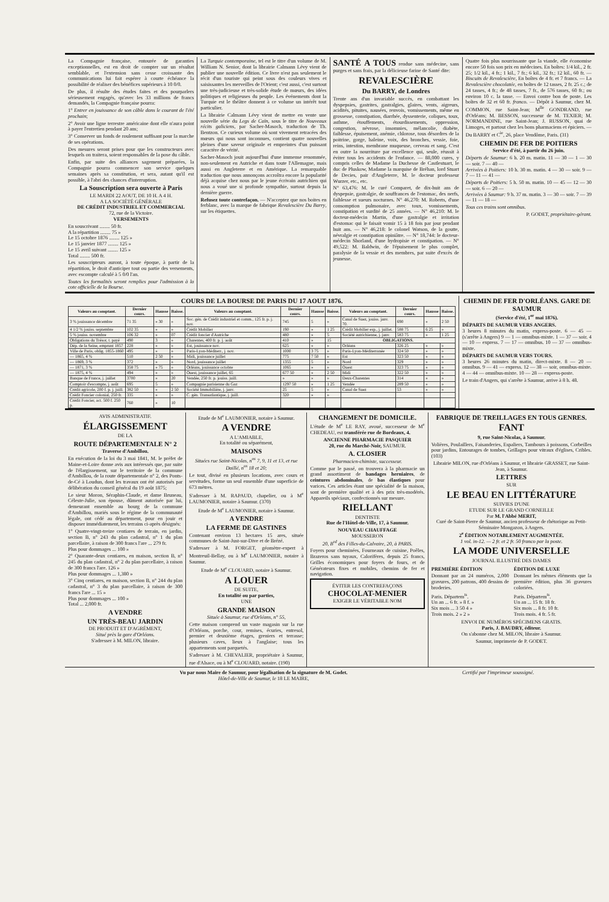La Compagnie française, entourée de garanties exceptionnelles, est en droit de compter sur un résultat semblable, et l'extension sans cesse croissante des communications lui fait espérer à courte échéance la possibilité de réaliser des bénéfices supérieurs à 10 0/0.
De plus, il résulte des études faites et des pourparlers sérieusement engagés, qu'avec les 33 millions de francs demandés, la Compagnie française pourra:
1° Entrer en jouissance de son câble dans le courant de l'été prochain;
2° Avoir une ligne terrestre américaine dont elle n'aura point à payer l'entretien pendant 20 ans;
3° Conserver un fonds de roulement suffisant pour la marche de ses opérations.
Des mesures seront prises pour que les constructeurs avec lesquels on traitera, soient responsables de la pose du câble.
Enfin, par suite des alliances sagement préparées, la Compagnie pourra commencer son service quelques semaines après sa constitution, et sera, autant qu'il est possible, à l'abri des chances d'interruption.
La Souscription sera ouverte à Paris
LE MARDI 22 AOUT, DE 10 H. A 4 H.
A LA SOCIÉTÉ GÉNÉRALE
DE CRÉDIT INDUSTRIEL ET COMMERCIAL
72, rue de la Victoire.
VERSEMENTS
En souscrivant ........ 50 fr.
A la répartition ........ 75 »
Le 15 octobre 1876 ........ 125 »
Le 15 janvier 1877 ........ 125 »
Le 15 avril suivant ........ 125 »
Total ........ 500 fr.
Les souscripteurs auront, à toute époque, à partir de la répartition, le droit d'anticiper tout ou partie des versements, avec escompte calculé à 5 0/0 l'an.
Toutes les formalités seront remplies pour l'admission à la cote officielle de la Bourse.
La Turquie contemporaine, tel est le titre d'un volume de M. William N. Senior, dont la librairie Calmann Lévy vient de publier une nouvelle édition. Ce livre n'est pas seulement le récit d'un touriste qui peint sous des couleurs vives et saisissantes les merveilles de l'Orient; c'est aussi, c'est surtout une très-judicieuse et très-solide étude de mœurs, des idées politiques et religieuses du peuple. Les événements dont la Turquie est le théâtre donnent à ce volume un intérêt tout particulier.
La librairie Calmann Lévy vient de mettre en vente une nouvelle série du Legs de Caïn, sous le titre de Nouveaux récits galiciens, par Sacher-Masoch, traduction de Th. Bentzon. Ce curieux volume où sont vivement retracées des mœurs qui nous sont inconnues, contient quatre nouvelles pleines d'une saveur originale et empreintes d'un puissant caractère de vérité.
Sacher-Masoch jouit aujourd'hui d'une immense renommée, non-seulement en Autriche et dans toute l'Allemagne, mais aussi en Angleterre et en Amérique. La remarquable traduction que nous annonçons accroîtra encore la popularité déjà acquise chez nous par le jeune écrivain autrichien qui nous a voué une si profonde sympathie, surtout depuis la dernière guerre.
Refusez toute contrefaçon. — N'acceptez que nos boites en ferblanc, avec la marque de fabrique Revalescière Du Barry, sur les étiquettes.
SANTÉ A TOUS rendue sans médecine, sans purges et sans frais, par la délicieuse farine de Santé dite:
REVALESCIÈRE
Du BARRY, de Londres
Trente ans d'un invariable succès, en combattant les dyspepsies, gastrites, gastralgies, glaires, vents, aigreurs, acidités, pituites, nausées, renvois, vomissements, même en grossesse, constipation, diarrhée, dyssenterie, coliques, toux, asthme, étouffements, étourdissements, oppression, congestion, névrose, insomnies, mélancolie, diabète, faiblesse, épuisement, anémie, chlorose, tous désordres de la poitrine, gorge, haleine, voix, des bronches, vessie, foie, reins, intestins, membrane muqueuse, cerveau et sang. C'est en outre la nourriture par excellence qui, seule, réussit à éviter tous les accidents de l'enfance. — 88,000 cures, y compris celles de Madame la Duchesse de Castlestuart, le duc de Pluskow, Madame la marquise de Bréhan, lord Stuart de Decies, pair d'Angleterre, M. le docteur professeur Wurzer, etc., etc.
N° 63,476: M. le curé Comparet, de dix-huit ans de dyspepsie, gastralgie, de souffrances de l'estomac, des nerfs, faiblesse et sueurs nocturnes. N° 46,270: M. Roberts, d'une consomption pulmonaire, avec toux, vomissements, constipation et surdité de 25 années. — N° 46,210: M. le docteur-médecin Martin, d'une gastralgie et irritation d'estomac qui le faisait vomir 15 à 18 fois par jour pendant huit ans. — N° 46,218: le colonel Watson, de la goutte, névralgie et constipation opiniâtre. — N° 18,744: le docteur-médecin Shorland, d'une hydropisie et constipation. — N° 49,522: M. Baldwin, de l'épuisement le plus complet, paralysie de la vessie et des membres, par suite d'excès de jeunesse.
Quatre fois plus nourrissante que la viande, elle économise encore 50 fois son prix en médecines. En boîtes: 1/4 kil., 2 fr. 25; 1/2 kil., 4 fr.; 1 kil., 7 fr.; 6 kil., 32 fr.; 12 kil., 60 fr. — Biscuits de Revalescière, En boîtes de 4 fr. et 7 francs. — La Revalescière chocolatée, en boîtes de 12 tasses, 2 fr. 25 c.; de 24 tasses, 4 fr.; de 48 tasses, 7 fr., de 576 tasses, 60 fr.; ou environ 10 c. la tasse. — Envoi contre bon de poste. Les boîtes de 32 et 60 fr. franco. — Dépôt à Saumur, chez M. COMMON, rue Saint-Jean; M<sup>lle</sup> GONDRAND, rue d'Orléans; M. BESSON, successeur de M. TEXIER; M. NORMANDINE, rue Saint-Jean; J. RUSSON, quai de Limoges, et partout chez les bons pharmaciens et épiciers. — Du BARRY et C<sup>ie</sup>, 26, place Vendôme, Paris. (31)
CHEMIN DE FER DE POITIERS
Service d'été, à partir du 26 juin.
Départs de Saumur: 6 h. 20 m. matin. 11 — 30 — 1 — 30 — soir. 7 — 40 —
Arrivées à Poitiers: 10 h. 30 m. matin. 4 — 30 — soir. 9 — 7 — 11 — 41 —
Départs de Poitiers: 5 h. 50 m. matin. 10 — 45 — 12 — 30 — soir. 6 — 20 —
Arrivées à Saumur: 9 h. 37 m. matin. 3 — 30 — soir. 7 — 39 — 11 — 18 —
Tous ces trains sont omnibus.
P. GODET, propriétaire-gérant.
COURS DE LA BOURSE DE PARIS DU 17 AOUT 1876.
| Valeurs au comptant. | Dernier cours. | Hausse | Baisse. | Valeurs au comptant. | Dernier cours. | Hausse | Baisse. | Valeurs au comptant. | Dernier cours. | Hausse | Baisse. |
| --- | --- | --- | --- | --- | --- | --- | --- | --- | --- | --- | --- |
| 3 % jouissance décembre | 71 35 | » 30 | » | Soc. gén. de Crédit industriel et comm., 125 fr. p. j. nov. | 745 | 5 | » | Canal de Suez, jouiss. janv. 70. | 690 | » | 2 50 |
| 4 1/2 % jouiss. septembre | 102 35 | » | » | Crédit Mobilier | 190 | » | 1 25 | Crédit Mobilier esp., j. juillet. | 588 75 | 6 25 | » |
| 5 % jouiss. novembre | 106 32 | » | 07 | Crédit foncier d'Autriche | 480 | » | 5 | Société autrichienne, j. janv. | 583 75 | » | 1 25 |
| Obligations du Trésor, t. payé | 490 | 3 | » | Charentes, 400 fr. p. j. août | 410 | » | 15 | OBLIGATIONS. | | | |
| Dép. de la Seine, emprunt 1857 | 228 | » | » | Est, jouissance nov. | 625 | » | » | Orléans | 326 25 | » | » |
| Ville de Paris, oblig. 1855-1860 | 495 | » | » | Paris-Lyon-Méditerr., j. nov. | 1000 | 3 75 | » | Paris-Lyon-Méditerranée | 324 50 | » | » |
| — 1865, 4 % | 510 | 2 50 | » | Midi, jouissance juillet | 775 | 7 50 | » | Est | 323 50 | » | » |
| — 1869, 3 % | 372 | » | » | Nord, jouissance juillet | 1355 | 5 | » | Nord | 329 | » | » |
| — 1871, 3 % | 358 75 | » 75 | » | Orléans, jouissance octobre | 1065 | » | » | Ouest | 323 75 | » | » |
| — 1875, 4 % | 494 | » | » | Ouest, jouissance juillet, 65 | 677 50 | » | 2 50 | Midi | 322 50 | » | » |
| Banque de France, j. juillet | 3700 | » | 20 | Vendée, 250 fr. p. jouiss. juill. | » | » | » | Deux-Charentes | 314 | » | » |
| Comptoir d'escompte, j. août | 695 | 5 | » | Compagnie parisienne du Gaz | 1297 50 | » | 1 25 | Vendée | 289 50 | » | » |
| Crédit agricole, 200 f. p. j. juill. | 382 50 | » | 2 50 | Société Immobilière, j. janv. | 25 | 5 | » | Canal de Suez | 53 | » | » |
| Crédit Foncier colonial, 250 fr. | 335 | » | » | C. gén. Transatlantique, j. juill. | 320 | » | » | | | | |
| Crédit Foncier, act. 500 f. 250 p. | 760 | » | 10 | | | | | | | | |
CHEMIN DE FER D'ORLÉANS. GARE DE SAUMUR
(Service d'été, 1<sup>er</sup> mai 1876).
DÉPARTS DE SAUMUR VERS ANGERS.
3 heures 8 minutes du matin, express-poste. 6 — 45 — (s'arrête à Angers) 9 — 1 — omnibus-mixte. 1 — 37 — soir. 4 — 10 — express. 7 — 17 — omnibus. 10 — 37 — omnibus-mixte.
DÉPARTS DE SAUMUR VERS TOURS.
3 heures 26 minutes du matin, direct-mixte. 8 — 20 — omnibus. 9 — 41 — express. 12 — 38 — soir, omnibus-mixte. 4 — 44 — omnibus-mixte. 10 — 28 — express-poste.
Le train d'Angers, qui s'arrête à Saumur, arrive à 8 h. 48.
AVIS ADMINISTRATIF.
ÉLARGISSEMENT
DE LA
ROUTE DÉPARTEMENTALE N° 2
Traverse d'Ambillou.
En exécution de la loi du 3 mai 1841, M. le préfet de Maine-et-Loire donne avis aux intéressés que, par suite de l'élargissement, sur le territoire de la commune d'Ambillou, de la route départementale n° 2, des Ponts-de-Cé à Loudun, dont les travaux ont été autorisés par délibération du conseil général du 19 août 1875;
Le sieur Moron, Séraphin-Claude, et dame Bruneau, Céleste-Julie, son épouse, dûment autorisée par lui, demeurant ensemble au bourg de la commune d'Ambillou, mariés sous le régime de la communauté légale, ont cédé au département, pour en jouir et disposer immédiatement, les terrains ci-après désignés:
1° Quatre-vingt-treize centiares de terrain, en jardin, section B, n° 243 du plan cadastral, n° 1 du plan parcellaire, à raison de 300 francs l'are ... 279 fr.
Plus pour dommages ... 100 »
2° Quarante-deux centiares, en maison, section B, n° 245 du plan cadastral, n° 2 du plan parcellaire, à raison de 300 francs l'are. 126 »
Plus pour dommages ... 1,380 »
3° Cinq centiares, en maison, section B, n° 244 du plan cadastral, n° 3 du plan parcellaire, à raison de 300 francs l'are ... 15 »
Plus pour dommages ... 100 »
Total ... 2,000 fr.
A VENDRE
UN TRÈS-BEAU JARDIN
DE PRODUIT ET D'AGRÉMENT,
Situé près la gare d'Orléans.
S'adresser à M. MILON, libraire.
Etude de M<sup>e</sup> LAUMONIER, notaire à Saumur.
A VENDRE
A L'AMIABLE,
En totalité ou séparément,
MAISONS
Situées rue Saint-Nicolas, n<sup>os</sup> 7, 9, 11 et 13, et rue Daillé, n<sup>os</sup> 18 et 20;
Le tout, divisé en plusieurs locations, avec cours et servitudes, forme un seul ensemble d'une superficie de 673 mètres.
S'adresser à M. RAPAUD, chapelier, ou à M<sup>e</sup> LAUMONIER, notaire à Saumur. (370)
Etude de M<sup>e</sup> LAUMONIER, notaire à Saumur.
A VENDRE
LA FERME DE GASTINES
Contenant environ 13 hectares 15 ares, située communes de Saint-Just-sur-Dive et de Brézé.
S'adresser à M. FORGET, géomètre-expert à Montreuil-Bellay, ou à M<sup>e</sup> LAUMONIER, notaire à Saumur.
Etude de M<sup>e</sup> CLOUARD, notaire à Saumur.
A LOUER
DE SUITE,
En totalité ou par parties,
UNE
GRANDE MAISON
Située à Saumur, rue d'Orléans, n° 55,
Cette maison comprend un vaste magasin sur la rue d'Orléans, porche, cour, remises, écuries, entresol, premier et deuxième étages, greniers et terrasse; plusieurs caves, lieux à l'anglaise; tous les appartements sont parquetés.
S'adresser à M. CHEVALIER, propriétaire à Saumur, rue d'Alsace, ou à M<sup>e</sup> CLOUARD, notaire. (190)
CHANGEMENT DE DOMICILE.
L'étude de M<sup>e</sup> LE RAY, avoué, successeur de M<sup>e</sup> CHEDEAU, est transférée rue de Bordeaux, 4.
ANCIENNE PHARMACIE PASQUIER
20, rue du Marché-Noir, SAUMUR.
A. CLOSIER
Pharmacien-chimiste, successeur.
Comme par le passé, on trouvera à la pharmacie un grand assortiment de bandages herniaires, de ceintures abdominales, de bas élastiques pour varices. Ces articles étant une spécialité de la maison, sont de première qualité et à des prix très-modérés. Appareils spéciaux, confectionnés sur mesure.
RIELLANT
DENTISTE
Rue de l'Hôtel-de-Ville, 17, à Saumur.
NOUVEAU CHAUFFAGE
MOUSSERON
20, B<sup>rd</sup> des Filles-du-Calvaire, 20, à PARIS.
Foyers pour cheminées, Fourneaux de cuisine, Poêles, Brazeros sans tuyaux, Calorifères, depuis 25 francs, Grilles économiques pour foyers de fours, et de Générateurs fixes et mobiles, chemins de fer et navigation.
ÉVITER LES CONTREFAÇONS
CHOCOLAT-MENIER
EXIGER LE VÉRITABLE NOM
FABRIQUE DE TREILLAGES EN TOUS GENRES.
FANT
9, rue Saint-Nicolas, à Saumur.
Volières, Poulaillers, Faisanderies, Espaliers, Tambours à poissons, Corbeilles pour jardins, Entourages de tombes, Grillages pour vitraux d'églises, Cribles. (103)
Librairie MILON, rue d'Orléans à Saumur, et librairie GRASSET, rue Saint-Jean, à Saumur.
LETTRES
SUR
LE BEAU EN LITTÉRATURE
SUIVIES D'UNE
ETUDE SUR LE GRAND CORNEILLE
Par M. l'Abbé MERIT,
Curé de Saint-Pierre de Saumur, ancien professeur de rhétorique au Petit-Séminaire Mongazon, à Angers.
2<sup>e</sup> ÉDITION NOTABLEMENT AUGMENTÉE.
1 vol. in-12. — 2 fr. et 2 fr. 50 franco par la poste.
LA MODE UNIVERSELLE
JOURNAL ILLUSTRÉ DES DAMES
PREMIÈRE ÉDITION
Donnant par an 24 numéros, 2,000 gravures, 200 patrons, 400 dessins de broderies.
Paris. Départem<sup>ts</sup>.
Un an ... 6 fr. » 8 f. »
Six mois ... 3 50 4 »
Trois mois. 2 » 2 »
ÉDITION DE LUXE
Donnant les mêmes éléments que la première édition, plus 36 gravures coloriées.
Paris. Départem<sup>ts</sup>.
Un an ... 15 fr. 18 fr.
Six mois ... 8 fr. 10 fr.
Trois mois. 4 fr. 5 fr.
ENVOI DE NUMÉROS SPÉCIMENS GRATIS.
Paris, J. BAUDRY, éditeur.
On s'abonne chez M. MILON, libraire à Saumur.
Saumur, imprimerie de P. GODET.
Vu par nous Maire de Saumur, pour légalisation de la signature de M. Godet.
Hôtel-de-Ville de Saumur, le 18 LE MAIRE,
Certifié par l'imprimeur soussigné.